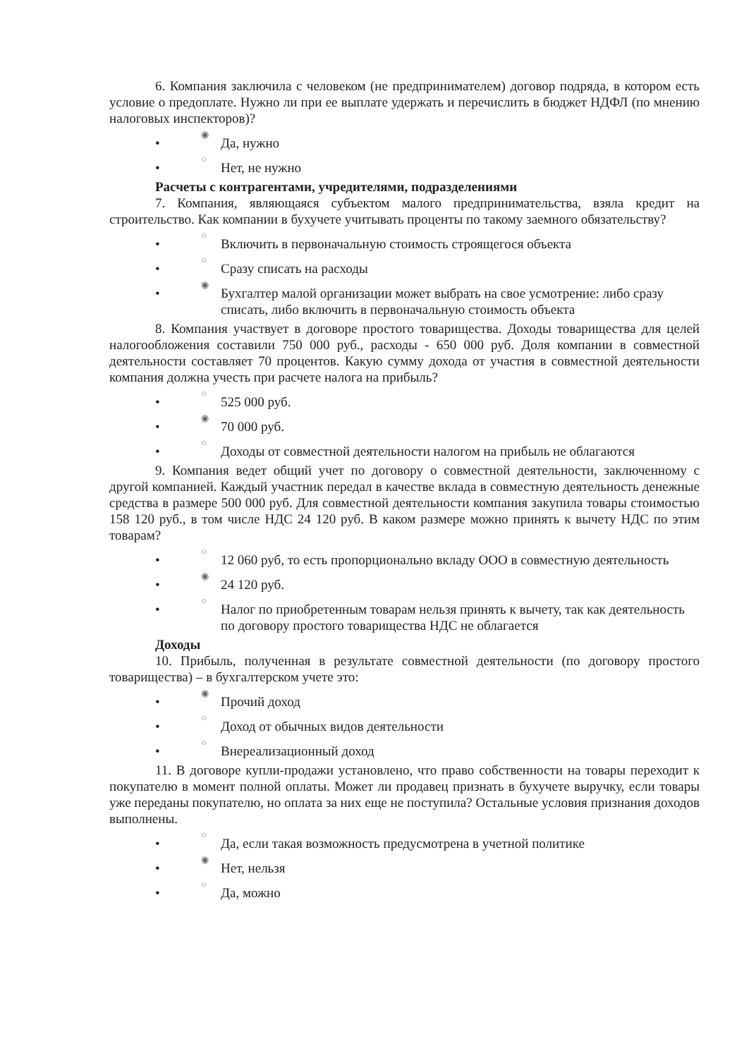6. Компания заключила с человеком (не предпринимателем) договор подряда, в котором есть условие о предоплате. Нужно ли при ее выплате удержать и перечислить в бюджет НДФЛ (по мнению налоговых инспекторов)?
• ◉ Да, нужно
• ○ Нет, не нужно
Расчеты с контрагентами, учредителями, подразделениями
7. Компания, являющаяся субъектом малого предпринимательства, взяла кредит на строительство. Как компании в бухучете учитывать проценты по такому заемного обязательству?
• ○ Включить в первоначальную стоимость строящегося объекта
• ○ Сразу списать на расходы
• ◉ Бухгалтер малой организации может выбрать на свое усмотрение: либо сразу списать, либо включить в первоначальную стоимость объекта
8. Компания участвует в договоре простого товарищества. Доходы товарищества для целей налогообложения составили 750 000 руб., расходы - 650 000 руб. Доля компании в совместной деятельности составляет 70 процентов. Какую сумму дохода от участия в совместной деятельности компания должна учесть при расчете налога на прибыль?
• ○ 525 000 руб.
• ◉ 70 000 руб.
• ○ Доходы от совместной деятельности налогом на прибыль не облагаются
9. Компания ведет общий учет по договору о совместной деятельности, заключенному с другой компанией. Каждый участник передал в качестве вклада в совместную деятельность денежные средства в размере 500 000 руб. Для совместной деятельности компания закупила товары стоимостью 158 120 руб., в том числе НДС 24 120 руб. В каком размере можно принять к вычету НДС по этим товарам?
• ○ 12 060 руб, то есть пропорционально вкладу ООО в совместную деятельность
• ◉ 24 120 руб.
• ○ Налог по приобретенным товарам нельзя принять к вычету, так как деятельность по договору простого товарищества НДС не облагается
Доходы
10. Прибыль, полученная в результате совместной деятельности (по договору простого товарищества) – в бухгалтерском учете это:
• ◉ Прочий доход
• ○ Доход от обычных видов деятельности
• ○ Внереализационный доход
11. В договоре купли-продажи установлено, что право собственности на товары переходит к покупателю в момент полной оплаты. Может ли продавец признать в бухучете выручку, если товары уже переданы покупателю, но оплата за них еще не поступила? Остальные условия признания доходов выполнены.
• ○ Да, если такая возможность предусмотрена в учетной политике
• ◉ Нет, нельзя
• ○ Да, можно